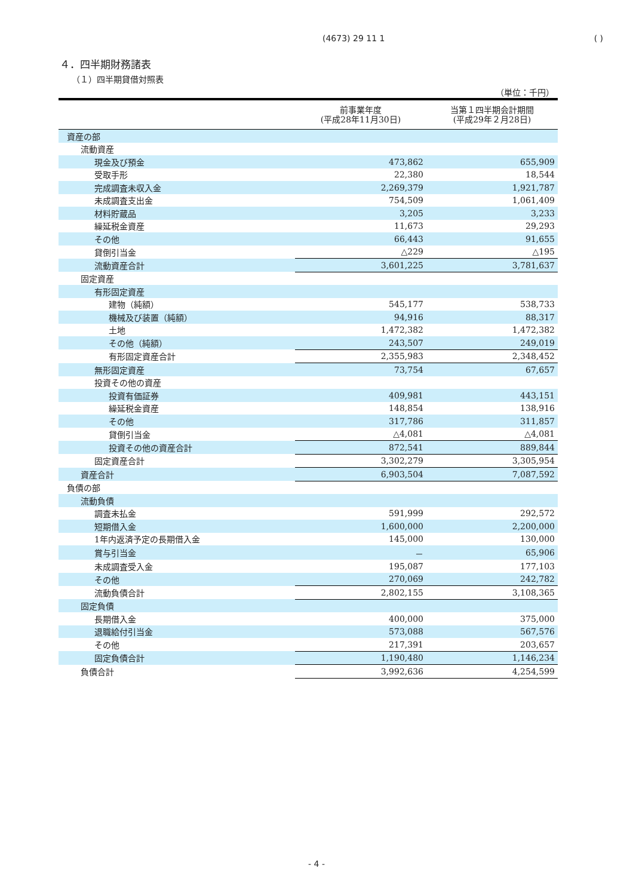(4673) 29 11 1 ( )
４．四半期財務諸表
（１）四半期貸借対照表
（単位：千円）
| | 前事業年度 (平成28年11月30日) | 当第１四半期会計期間 (平成29年２月28日) |
| --- | --- | --- |
| 資産の部 | | |
| 流動資産 | | |
| 現金及び預金 | 473,862 | 655,909 |
| 受取手形 | 22,380 | 18,544 |
| 完成調査未収入金 | 2,269,379 | 1,921,787 |
| 未成調査支出金 | 754,509 | 1,061,409 |
| 材料貯蔵品 | 3,205 | 3,233 |
| 繰延税金資産 | 11,673 | 29,293 |
| その他 | 66,443 | 91,655 |
| 貸倒引当金 | △229 | △195 |
| 流動資産合計 | 3,601,225 | 3,781,637 |
| 固定資産 | | |
| 有形固定資産 | | |
| 建物（純額） | 545,177 | 538,733 |
| 機械及び装置（純額） | 94,916 | 88,317 |
| 土地 | 1,472,382 | 1,472,382 |
| その他（純額） | 243,507 | 249,019 |
| 有形固定資産合計 | 2,355,983 | 2,348,452 |
| 無形固定資産 | 73,754 | 67,657 |
| 投資その他の資産 | | |
| 投資有価証券 | 409,981 | 443,151 |
| 繰延税金資産 | 148,854 | 138,916 |
| その他 | 317,786 | 311,857 |
| 貸倒引当金 | △4,081 | △4,081 |
| 投資その他の資産合計 | 872,541 | 889,844 |
| 固定資産合計 | 3,302,279 | 3,305,954 |
| 資産合計 | 6,903,504 | 7,087,592 |
| 負債の部 | | |
| 流動負債 | | |
| 調査未払金 | 591,999 | 292,572 |
| 短期借入金 | 1,600,000 | 2,200,000 |
| 1年内返済予定の長期借入金 | 145,000 | 130,000 |
| 賞与引当金 | － | 65,906 |
| 未成調査受入金 | 195,087 | 177,103 |
| その他 | 270,069 | 242,782 |
| 流動負債合計 | 2,802,155 | 3,108,365 |
| 固定負債 | | |
| 長期借入金 | 400,000 | 375,000 |
| 退職給付引当金 | 573,088 | 567,576 |
| その他 | 217,391 | 203,657 |
| 固定負債合計 | 1,190,480 | 1,146,234 |
| 負債合計 | 3,992,636 | 4,254,599 |
- 4 -